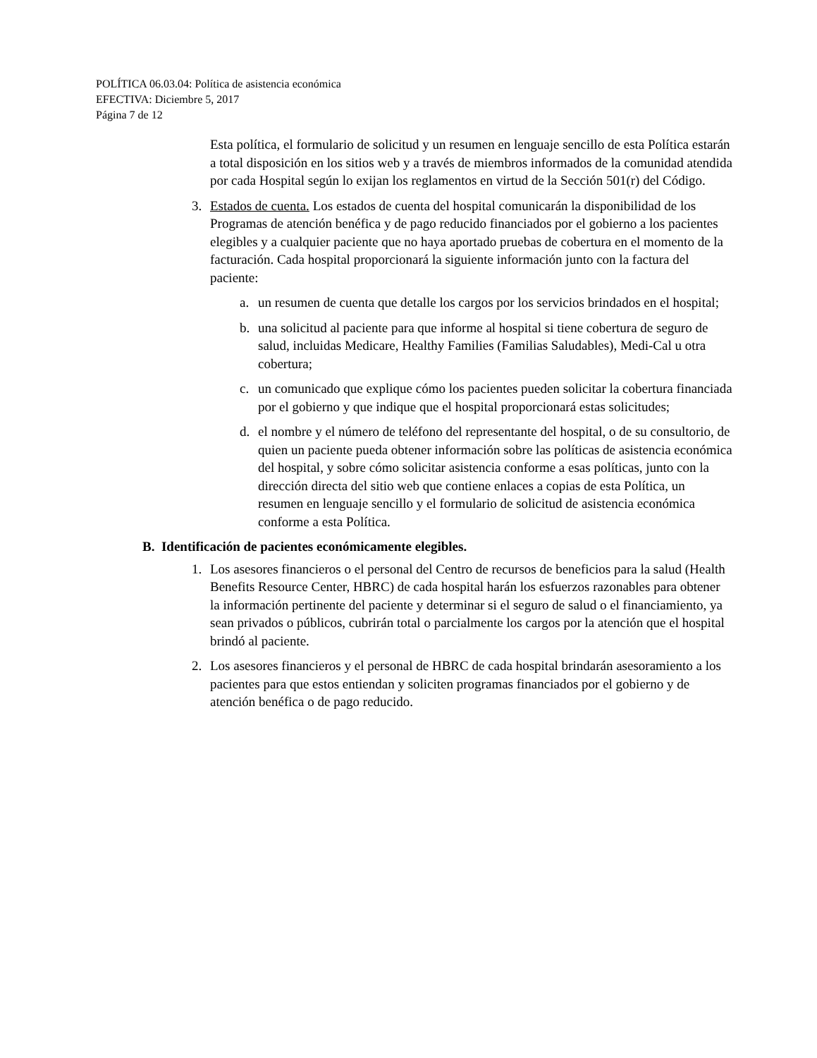POLÍTICA 06.03.04: Política de asistencia económica
EFECTIVA: Diciembre 5, 2017
Página 7 de 12
Esta política, el formulario de solicitud y un resumen en lenguaje sencillo de esta Política estarán a total disposición en los sitios web y a través de miembros informados de la comunidad atendida por cada Hospital según lo exijan los reglamentos en virtud de la Sección 501(r) del Código.
3. Estados de cuenta. Los estados de cuenta del hospital comunicarán la disponibilidad de los Programas de atención benéfica y de pago reducido financiados por el gobierno a los pacientes elegibles y a cualquier paciente que no haya aportado pruebas de cobertura en el momento de la facturación. Cada hospital proporcionará la siguiente información junto con la factura del paciente:
a. un resumen de cuenta que detalle los cargos por los servicios brindados en el hospital;
b. una solicitud al paciente para que informe al hospital si tiene cobertura de seguro de salud, incluidas Medicare, Healthy Families (Familias Saludables), Medi-Cal u otra cobertura;
c. un comunicado que explique cómo los pacientes pueden solicitar la cobertura financiada por el gobierno y que indique que el hospital proporcionará estas solicitudes;
d. el nombre y el número de teléfono del representante del hospital, o de su consultorio, de quien un paciente pueda obtener información sobre las políticas de asistencia económica del hospital, y sobre cómo solicitar asistencia conforme a esas políticas, junto con la dirección directa del sitio web que contiene enlaces a copias de esta Política, un resumen en lenguaje sencillo y el formulario de solicitud de asistencia económica conforme a esta Política.
B. Identificación de pacientes económicamente elegibles.
1. Los asesores financieros o el personal del Centro de recursos de beneficios para la salud (Health Benefits Resource Center, HBRC) de cada hospital harán los esfuerzos razonables para obtener la información pertinente del paciente y determinar si el seguro de salud o el financiamiento, ya sean privados o públicos, cubrirán total o parcialmente los cargos por la atención que el hospital brindó al paciente.
2. Los asesores financieros y el personal de HBRC de cada hospital brindarán asesoramiento a los pacientes para que estos entiendan y soliciten programas financiados por el gobierno y de atención benéfica o de pago reducido.